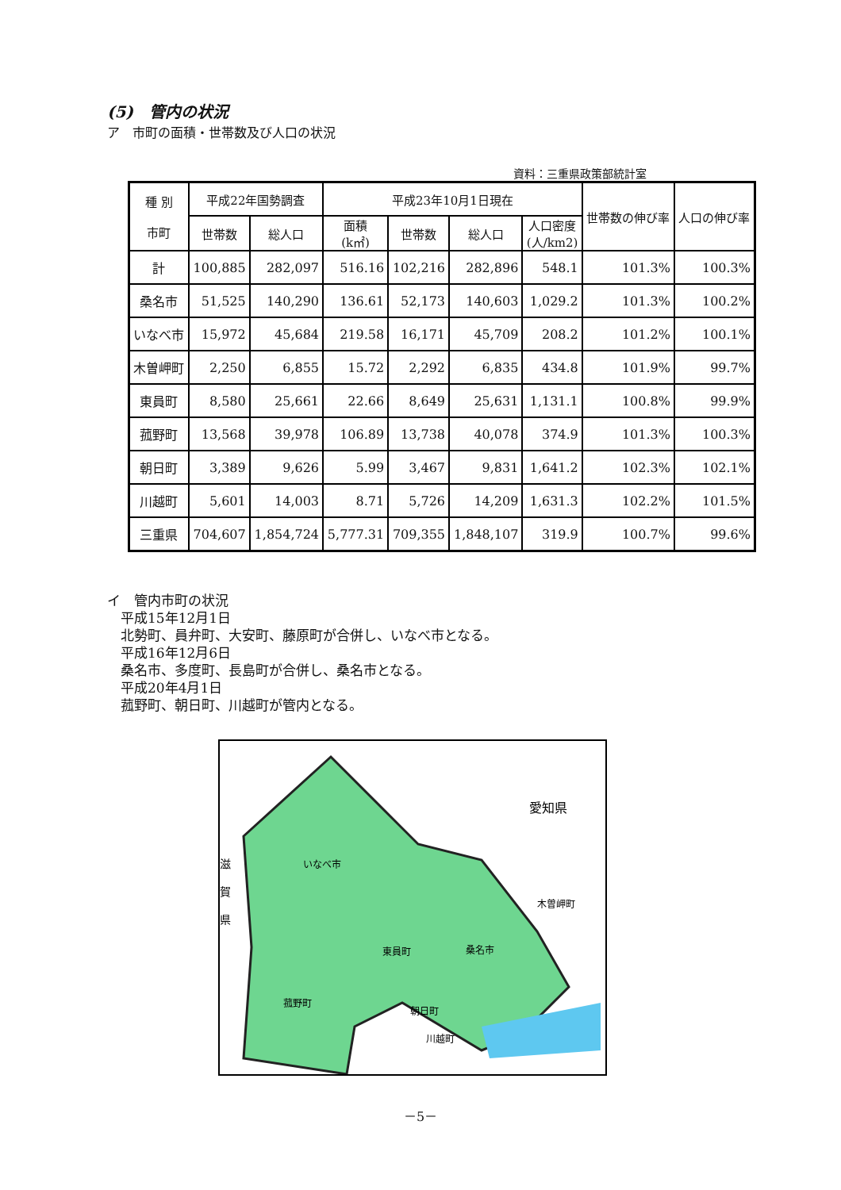(5)　管内の状況
ア　市町の面積・世帯数及び人口の状況
資料：三重県政策部統計室
| 種 別 市町 | 平成22年国勢調査 | | 平成23年10月1日現在 | | | | 世帯数の伸び率 | 人口の伸び率 |
| --- | --- | --- | --- | --- | --- | --- | --- | --- |
| | 世帯数 | 総人口 | 面積 (k㎡) | 世帯数 | 総人口 | 人口密度 (人/km2) | | |
| 計 | 100,885 | 282,097 | 516.16 | 102,216 | 282,896 | 548.1 | 101.3% | 100.3% |
| 桑名市 | 51,525 | 140,290 | 136.61 | 52,173 | 140,603 | 1,029.2 | 101.3% | 100.2% |
| いなべ市 | 15,972 | 45,684 | 219.58 | 16,171 | 45,709 | 208.2 | 101.2% | 100.1% |
| 木曽岬町 | 2,250 | 6,855 | 15.72 | 2,292 | 6,835 | 434.8 | 101.9% | 99.7% |
| 東員町 | 8,580 | 25,661 | 22.66 | 8,649 | 25,631 | 1,131.1 | 100.8% | 99.9% |
| 菰野町 | 13,568 | 39,978 | 106.89 | 13,738 | 40,078 | 374.9 | 101.3% | 100.3% |
| 朝日町 | 3,389 | 9,626 | 5.99 | 3,467 | 9,831 | 1,641.2 | 102.3% | 102.1% |
| 川越町 | 5,601 | 14,003 | 8.71 | 5,726 | 14,209 | 1,631.3 | 102.2% | 101.5% |
| 三重県 | 704,607 | 1,854,724 | 5,777.31 | 709,355 | 1,848,107 | 319.9 | 100.7% | 99.6% |
イ　管内市町の状況
　平成15年12月1日
　北勢町、員弁町、大安町、藤原町が合併し、いなべ市となる。
　平成16年12月6日
　桑名市、多度町、長島町が合併し、桑名市となる。
　平成20年4月1日
　菰野町、朝日町、川越町が管内となる。
滋
賀
県
愛知県
いなべ市
木曽岬町
東員町
桑名市
菰野町
朝日町
川越町
－5－